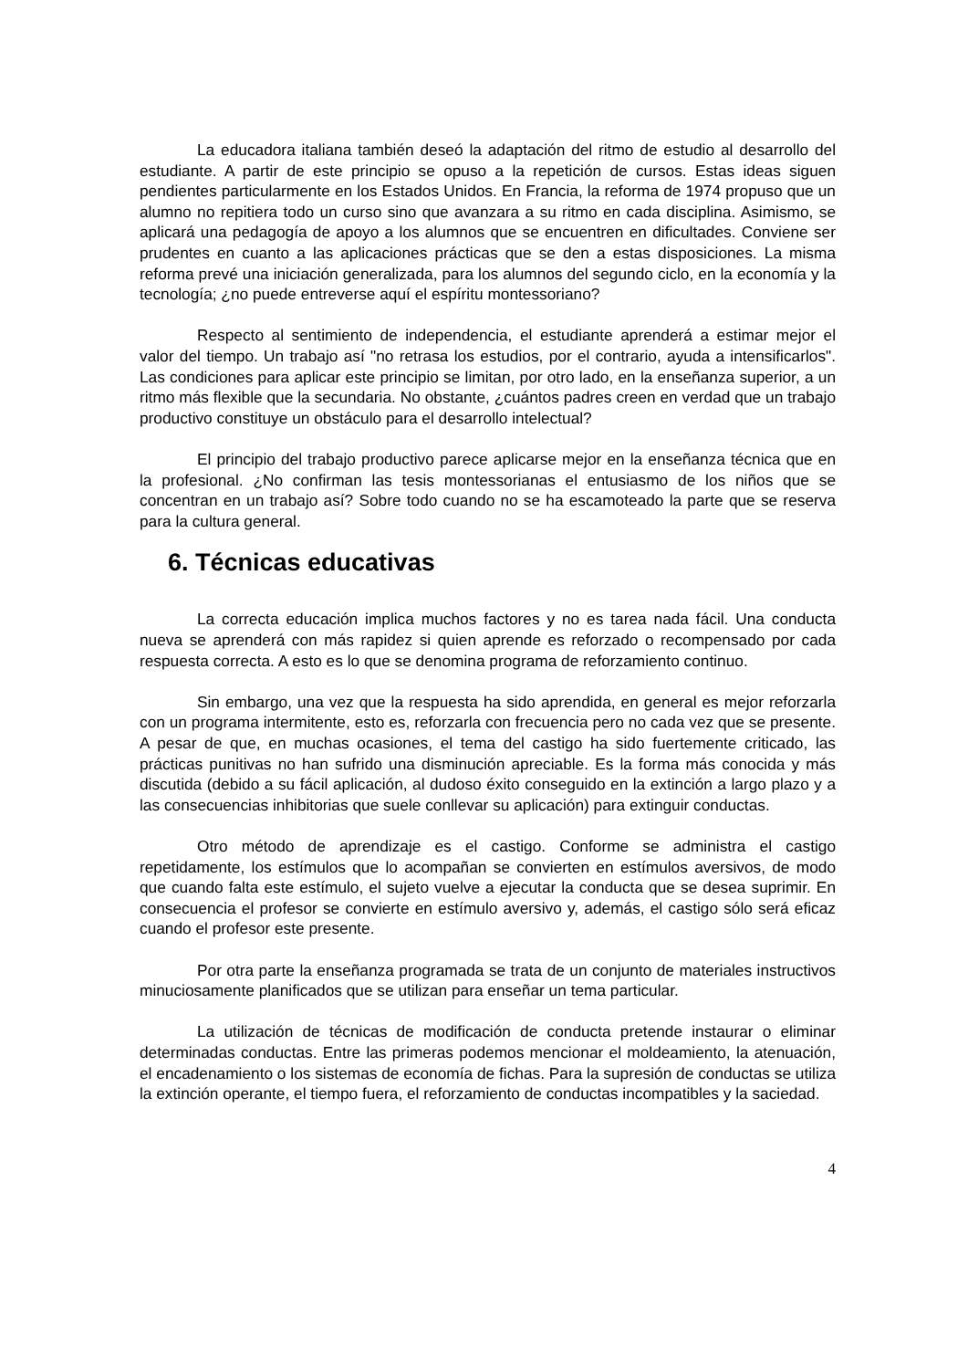La educadora italiana también deseó la adaptación del ritmo de estudio al desarrollo del estudiante. A partir de este principio se opuso a la repetición de cursos. Estas ideas siguen pendientes particularmente en los Estados Unidos. En Francia, la reforma de 1974 propuso que un alumno no repitiera todo un curso sino que avanzara a su ritmo en cada disciplina. Asimismo, se aplicará una pedagogía de apoyo a los alumnos que se encuentren en dificultades. Conviene ser prudentes en cuanto a las aplicaciones prácticas que se den a estas disposiciones. La misma reforma prevé una iniciación generalizada, para los alumnos del segundo ciclo, en la economía y la tecnología; ¿no puede entreverse aquí el espíritu montessoriano?
Respecto al sentimiento de independencia, el estudiante aprenderá a estimar mejor el valor del tiempo. Un trabajo así "no retrasa los estudios, por el contrario, ayuda a intensificarlos". Las condiciones para aplicar este principio se limitan, por otro lado, en la enseñanza superior, a un ritmo más flexible que la secundaria. No obstante, ¿cuántos padres creen en verdad que un trabajo productivo constituye un obstáculo para el desarrollo intelectual?
El principio del trabajo productivo parece aplicarse mejor en la enseñanza técnica que en la profesional. ¿No confirman las tesis montessorianas el entusiasmo de los niños que se concentran en un trabajo así? Sobre todo cuando no se ha escamoteado la parte que se reserva para la cultura general.
6. Técnicas educativas
La correcta educación implica muchos factores y no es tarea nada fácil. Una conducta nueva se aprenderá con más rapidez si quien aprende es reforzado o recompensado por cada respuesta correcta. A esto es lo que se denomina programa de reforzamiento continuo.
Sin embargo, una vez que la respuesta ha sido aprendida, en general es mejor reforzarla con un programa intermitente, esto es, reforzarla con frecuencia pero no cada vez que se presente. A pesar de que, en muchas ocasiones, el tema del castigo ha sido fuertemente criticado, las prácticas punitivas no han sufrido una disminución apreciable. Es la forma más conocida y más discutida (debido a su fácil aplicación, al dudoso éxito conseguido en la extinción a largo plazo y a las consecuencias inhibitorias que suele conllevar su aplicación) para extinguir conductas.
Otro método de aprendizaje es el castigo. Conforme se administra el castigo repetidamente, los estímulos que lo acompañan se convierten en estímulos aversivos, de modo que cuando falta este estímulo, el sujeto vuelve a ejecutar la conducta que se desea suprimir. En consecuencia el profesor se convierte en estímulo aversivo y, además, el castigo sólo será eficaz cuando el profesor este presente.
Por otra parte la enseñanza programada se trata de un conjunto de materiales instructivos minuciosamente planificados que se utilizan para enseñar un tema particular.
La utilización de técnicas de modificación de conducta pretende instaurar o eliminar determinadas conductas. Entre las primeras podemos mencionar el moldeamiento, la atenuación, el encadenamiento o los sistemas de economía de fichas. Para la supresión de conductas se utiliza la extinción operante, el tiempo fuera, el reforzamiento de conductas incompatibles y la saciedad.
4